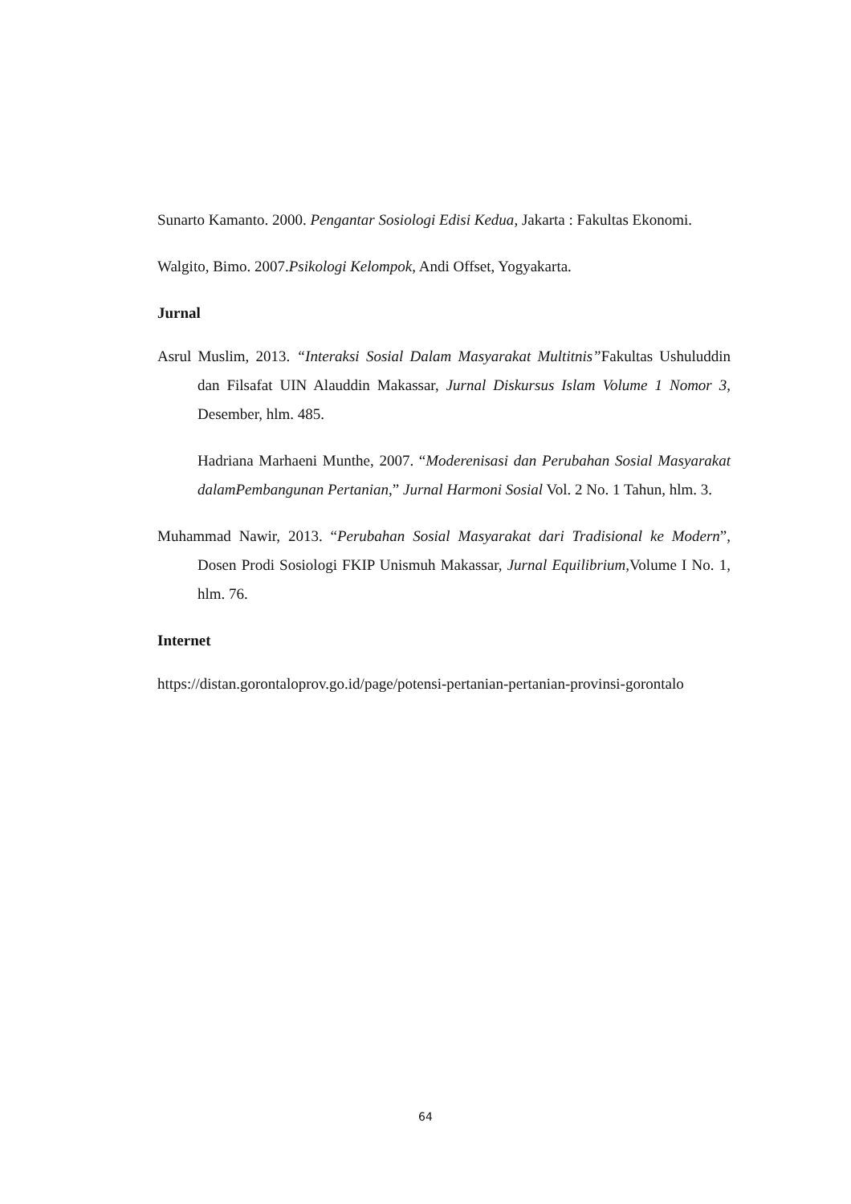Sunarto Kamanto. 2000. Pengantar Sosiologi Edisi Kedua, Jakarta : Fakultas Ekonomi.
Walgito, Bimo. 2007.Psikologi Kelompok, Andi Offset, Yogyakarta.
Jurnal
Asrul Muslim, 2013. “Interaksi Sosial Dalam Masyarakat Multitnis”Fakultas Ushuluddin dan Filsafat UIN Alauddin Makassar, Jurnal Diskursus Islam Volume 1 Nomor 3, Desember, hlm. 485.
Hadriana Marhaeni Munthe, 2007. “Moderenisasi dan Perubahan Sosial Masyarakat dalamPembangunan Pertanian,” Jurnal Harmoni Sosial Vol. 2 No. 1 Tahun, hlm. 3.
Muhammad Nawir, 2013. “Perubahan Sosial Masyarakat dari Tradisional ke Modern”, Dosen Prodi Sosiologi FKIP Unismuh Makassar, Jurnal Equilibrium, Volume I No. 1, hlm. 76.
Internet
https://distan.gorontaloprov.go.id/page/potensi-pertanian-pertanian-provinsi-gorontalo
64